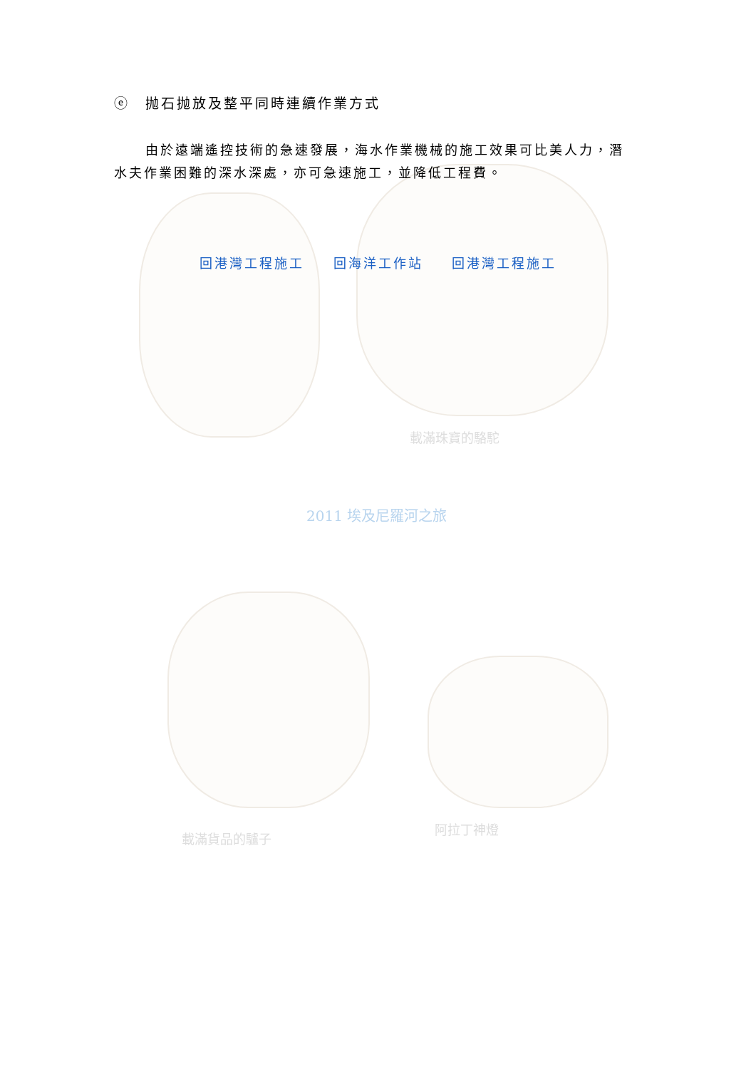ⓔ　抛石抛放及整平同時連續作業方式
由於遠端遙控技術的急速發展，海水作業機械的施工效果可比美人力，潛水夫作業困難的深水深處，亦可急速施工，並降低工程費。
回港灣工程施工 回海洋工作站 回港灣工程施工
載滿珠寶的駱駝
2011 埃及尼羅河之旅
載滿貨品的驢子
阿拉丁神燈